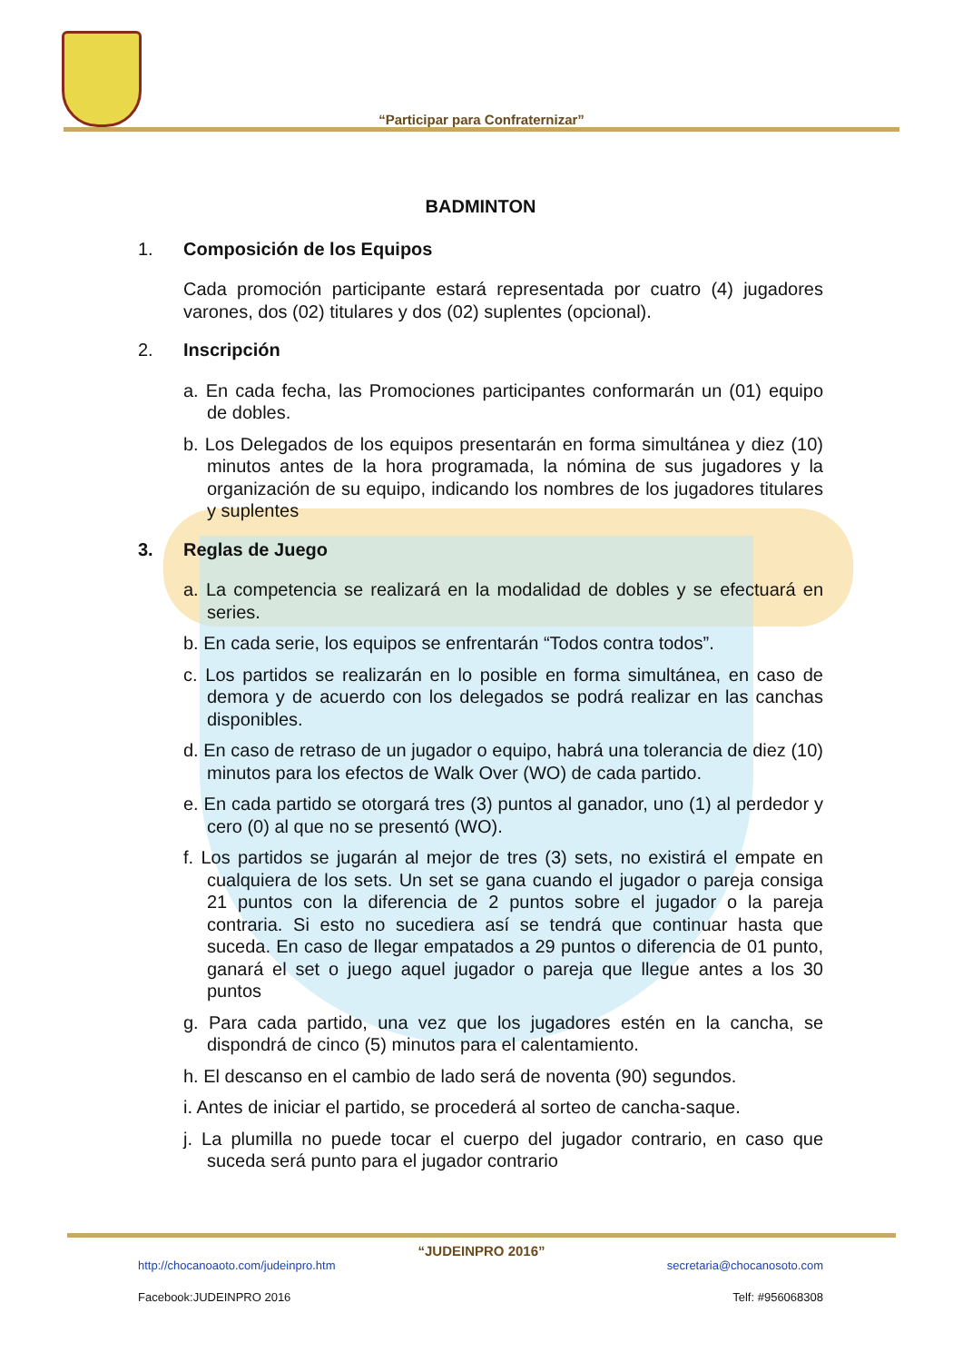“Participar para Confraternizar”
BADMINTON
1. Composición de los Equipos
Cada promoción participante estará representada por cuatro (4) jugadores varones, dos (02) titulares y dos (02) suplentes (opcional).
2. Inscripción
a. En cada fecha, las Promociones participantes conformarán un (01) equipo de dobles.
b. Los Delegados de los equipos presentarán en forma simultánea y diez (10) minutos antes de la hora programada, la nómina de sus jugadores y la organización de su equipo, indicando los nombres de los jugadores titulares y suplentes
3. Reglas de Juego
a. La competencia se realizará en la modalidad de dobles y se efectuará en series.
b. En cada serie, los equipos se enfrentarán “Todos contra todos”.
c. Los partidos se realizarán en lo posible en forma simultánea, en caso de demora y de acuerdo con los delegados se podrá realizar en las canchas disponibles.
d. En caso de retraso de un jugador o equipo, habrá una tolerancia de diez (10) minutos para los efectos de Walk Over (WO) de cada partido.
e. En cada partido se otorgará tres (3) puntos al ganador, uno (1) al perdedor y cero (0) al que no se presentó (WO).
f. Los partidos se jugarán al mejor de tres (3) sets, no existirá el empate en cualquiera de los sets. Un set se gana cuando el jugador o pareja consiga 21 puntos con la diferencia de 2 puntos sobre el jugador o la pareja contraria. Si esto no sucediera así se tendrá que continuar hasta que suceda. En caso de llegar empatados a 29 puntos o diferencia de 01 punto, ganará el set o juego aquel jugador o pareja que llegue antes a los 30 puntos
g. Para cada partido, una vez que los jugadores estén en la cancha, se dispondrá de cinco (5) minutos para el calentamiento.
h. El descanso en el cambio de lado será de noventa (90) segundos.
i. Antes de iniciar el partido, se procederá al sorteo de cancha-saque.
j. La plumilla no puede tocar el cuerpo del jugador contrario, en caso que suceda será punto para el jugador contrario
“JUDEINPRO 2016”
http://chocanoaoto.com/judeinpro.htm secretaria@chocanosoto.com
Facebook:JUDEINPRO 2016 Telf: #956068308